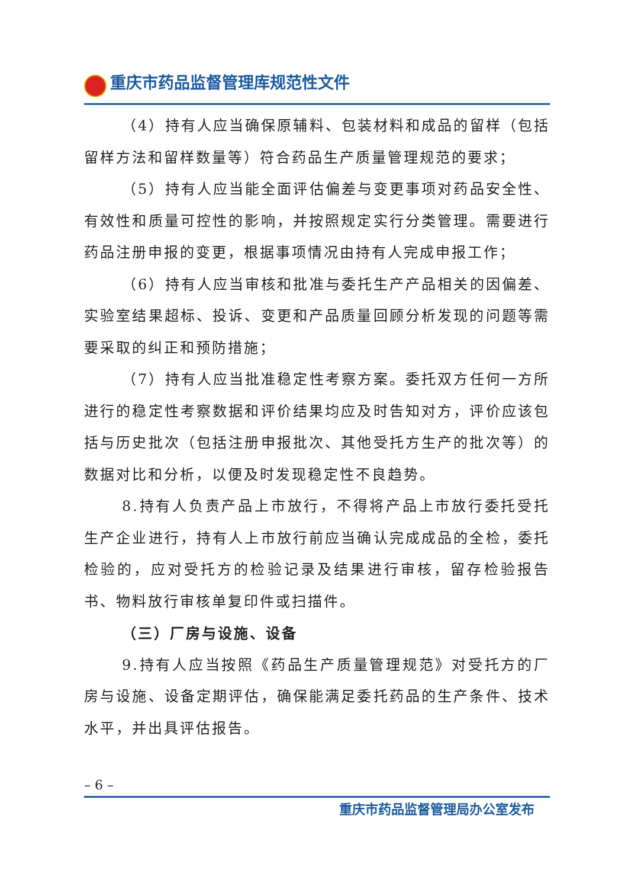重庆市药品监督管理库规范性文件
（4）持有人应当确保原辅料、包装材料和成品的留样（包括留样方法和留样数量等）符合药品生产质量管理规范的要求；
（5）持有人应当能全面评估偏差与变更事项对药品安全性、有效性和质量可控性的影响，并按照规定实行分类管理。需要进行药品注册申报的变更，根据事项情况由持有人完成申报工作；
（6）持有人应当审核和批准与委托生产产品相关的因偏差、实验室结果超标、投诉、变更和产品质量回顾分析发现的问题等需要采取的纠正和预防措施；
（7）持有人应当批准稳定性考察方案。委托双方任何一方所进行的稳定性考察数据和评价结果均应及时告知对方，评价应该包括与历史批次（包括注册申报批次、其他受托方生产的批次等）的数据对比和分析，以便及时发现稳定性不良趋势。
8.持有人负责产品上市放行，不得将产品上市放行委托受托生产企业进行，持有人上市放行前应当确认完成成品的全检，委托检验的，应对受托方的检验记录及结果进行审核，留存检验报告书、物料放行审核单复印件或扫描件。
（三）厂房与设施、设备
9.持有人应当按照《药品生产质量管理规范》对受托方的厂房与设施、设备定期评估，确保能满足委托药品的生产条件、技术水平，并出具评估报告。
– 6 –
重庆市药品监督管理局办公室发布